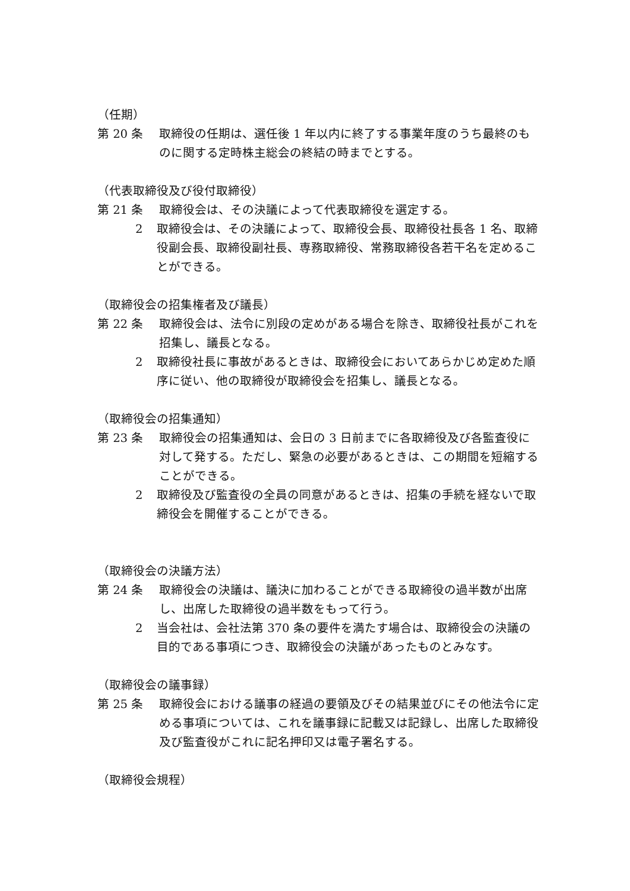（任期）
第 20 条 取締役の任期は、選任後 1 年以内に終了する事業年度のうち最終のものに関する定時株主総会の終結の時までとする。
（代表取締役及び役付取締役）
第 21 条 取締役会は、その決議によって代表取締役を選定する。
2 取締役会は、その決議によって、取締役会長、取締役社長各 1 名、取締役副会長、取締役副社長、専務取締役、常務取締役各若干名を定めることができる。
（取締役会の招集権者及び議長）
第 22 条 取締役会は、法令に別段の定めがある場合を除き、取締役社長がこれを招集し、議長となる。
2 取締役社長に事故があるときは、取締役会においてあらかじめ定めた順序に従い、他の取締役が取締役会を招集し、議長となる。
（取締役会の招集通知）
第 23 条 取締役会の招集通知は、会日の 3 日前までに各取締役及び各監査役に対して発する。ただし、緊急の必要があるときは、この期間を短縮することができる。
2 取締役及び監査役の全員の同意があるときは、招集の手続を経ないで取締役会を開催することができる。
（取締役会の決議方法）
第 24 条 取締役会の決議は、議決に加わることができる取締役の過半数が出席し、出席した取締役の過半数をもって行う。
2 当会社は、会社法第 370 条の要件を満たす場合は、取締役会の決議の目的である事項につき、取締役会の決議があったものとみなす。
（取締役会の議事録）
第 25 条 取締役会における議事の経過の要領及びその結果並びにその他法令に定める事項については、これを議事録に記載又は記録し、出席した取締役及び監査役がこれに記名押印又は電子署名する。
（取締役会規程）